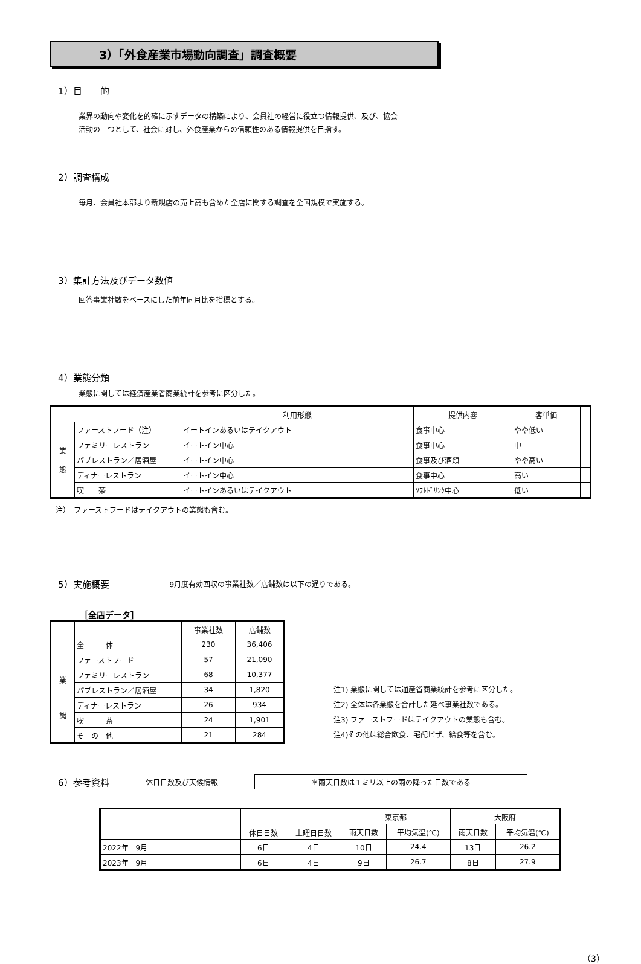3）「外食産業市場動向調査」調査概要
1）目　　的
業界の動向や変化を的確に示すデータの構築により、会員社の経営に役立つ情報提供、及び、協会
活動の一つとして、社会に対し、外食産業からの信頼性のある情報提供を目指す。
2）調査構成
毎月、会員社本部より新規店の売上高も含めた全店に関する調査を全国規模で実施する。
3）集計方法及びデータ数値
回答事業社数をベースにした前年同月比を指標とする。
4）業態分類
業態に関しては経済産業省商業統計を参考に区分した。
| | | 利用形態 | 提供内容 | 客単価 | |
| --- | --- | --- | --- | --- | --- |
| 業 態 | ファーストフード（注） | イートインあるいはテイクアウト | 食事中心 | やや低い | |
| | ファミリーレストラン | イートイン中心 | 食事中心 | 中 | |
| | パブレストラン／居酒屋 | イートイン中心 | 食事及び酒類 | やや高い | |
| | ディナーレストラン | イートイン中心 | 食事中心 | 高い | |
| | 喫 茶 | イートインあるいはテイクアウト | ｿﾌﾄﾄﾞﾘﾝｸ中心 | 低い | |
注）　ファーストフードはテイクアウトの業態も含む。
5）実施概要 9月度有効回収の事業社数／店舗数は以下の通りである。
［全店データ］
| | | 事業社数 | 店舗数 |
| | 全 体 | 230 | 36,406 |
| 業 態 | ファーストフード | 57 | 21,090 |
| | ファミリーレストラン | 68 | 10,377 |
| | パブレストラン／居酒屋 | 34 | 1,820 |
| | ディナーレストラン | 26 | 934 |
| | 喫 茶 | 24 | 1,901 |
| | そ の 他 | 21 | 284 |
注1) 業態に関しては通産省商業統計を参考に区分した。
注2) 全体は各業態を合計した延べ事業社数である。
注3) ファーストフードはテイクアウトの業態も含む。
注4)その他は総合飲食、宅配ピザ、給食等を含む。
6）参考資料 休日日数及び天候情報 ＊雨天日数は１ミリ以上の雨の降った日数である
| | 休日日数 | 土曜日日数 | 東京都 | | 大阪府 | |
| | | | 雨天日数 | 平均気温(℃) | 雨天日数 | 平均気温(℃) |
| 2022年 9月 | 6日 | 4日 | 10日 | 24.4 | 13日 | 26.2 |
| 2023年 9月 | 6日 | 4日 | 9日 | 26.7 | 8日 | 27.9 |
（3）